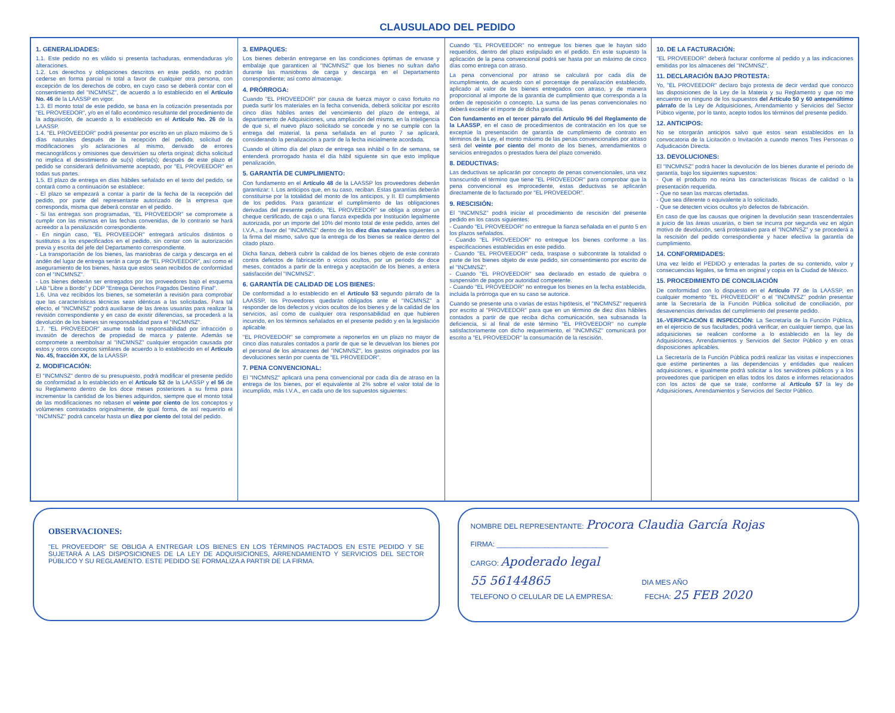CLAUSULADO DEL PEDIDO
1. GENERALIDADES:
1.1. Este pedido no es válido si presenta tachaduras, enmendaduras y/o alteraciones.
1.2. Los derechos y obligaciones descritos en este pedido, no podrán cederse en forma parcial ni total a favor de cualquier otra persona, con excepción de los derechos de cobro, en cuyo caso se deberá contar con el consentimiento del "INCMNSZ", de acuerdo a lo establecido en el Artículo No. 46 de la LAASSP en vigor.
1.3. El monto total de este pedido, se basa en la cotización presentada por "EL PROVEEDOR", y/o en el fallo económico resultante del procedimiento de la adquisición, de acuerdo a lo establecido en el Artículo No. 26 de la LAASSP.
1.4. "EL PROVEEDOR" podrá presentar por escrito en un plazo máximo de 5 días naturales después de la recepción del pedido, solicitud de modificaciones y/o aclaraciones al mismo, derivado de errores mecanográficos y omisiones que desvirtúen su oferta original; dicha solicitud no implica el desistimiento de su(s) oferta(s); después de este plazo el pedido se considerará definitivamente aceptado, por "EL PROVEEDOR" en todas sus partes.
1.5. El plazo de entrega en días hábiles señalado en el texto del pedido, se contará como a continuación se establece:
- El plazo se empezará a contar a partir de la fecha de la recepción del pedido, por parte del representante autorizado de la empresa que corresponda, misma que deberá constar en el pedido.
- Si las entregas son programadas, "EL PROVEEDOR" se compromete a cumplir con las mismas en las fechas convenidas, de lo contrario se hará acreedor a la penalización correspondiente.
- En ningún caso, "EL PROVEEDOR" entregará artículos distintos o sustitutos a los especificados en el pedido, sin contar con la autorización previa y escrita del jefe del Departamento correspondiente.
- La transportación de los bienes, las maniobras de carga y descarga en el andén del lugar de entrega serán a cargo de "EL PROVEEDOR", así como el aseguramiento de los bienes, hasta que estos sean recibidos de conformidad con el "INCMNSZ".
- Los bienes deberán ser entregados por los proveedores bajo el esquema LAB "Libre a Bordo" y DDP "Entrega Derechos Pagados Destino Final".
1.6. Una vez recibidos los bienes, se someterán a revisión para comprobar que las características técnicas sean idénticas a las solicitadas. Para tal efecto, el "INCMNSZ" podrá auxiliarse de las áreas usuarias para realizar la revisión correspondiente y en caso de existir diferencias, se procederá a la devolución de los bienes sin responsabilidad para el "INCMNSZ".
1.7. "EL PROVEEDOR" asume toda la responsabilidad por infracción o invasión de derechos de propiedad de marca y patente. Además se compromete a reembolsar al "INCMNSZ" cualquier erogación causada por estos y otros conceptos similares de acuerdo a lo establecido en el Artículo No. 45, fracción XX, de la LAASSP.
2. MODIFICACIÓN:
El "INCMNSZ" dentro de su presupuesto, podrá modificar el presente pedido de conformidad a lo establecido en el Artículo 52 de la LAASSP y el 56 de su Reglamento dentro de los doce meses posteriores a su firma para incrementar la cantidad de los bienes adquiridos, siempre que el monto total de las modificaciones no rebasen el veinte por ciento de los conceptos y volúmenes contratados originalmente, de igual forma, de así requerirlo el "INCMNSZ" podrá cancelar hasta un diez por ciento del total del pedido.
3. EMPAQUES:
Los bienes deberán entregarse en las condiciones óptimas de envase y embalaje que garanticen al "INCMNSZ" que los bienes no sufran daño durante las maniobras de carga y descarga en el Departamento correspondiente; así como almacenaje.
4. PRÓRROGA:
Cuando "EL PROVEEDOR" por causa de fuerza mayor o caso fortuito no pueda surtir los materiales en la fecha convenida, deberá solicitar por escrito cinco días hábiles antes del vencimiento del plazo de entrega, al departamento de Adquisiciones, una ampliación del mismo, en la inteligencia de que si, el nuevo plazo solicitado se concede y no se cumple con la entrega del material, la pena señalada en el punto 7 se aplicará, considerando la penalización a partir de la fecha inicialmente acordada.
Cuando el último día del plazo de entrega sea inhábil o fin de semana, se entenderá prorrogado hasta el día hábil siguiente sin que esto implique penalización.
5. GARANTÍA DE CUMPLIMIENTO:
Con fundamento en el Artículo 48 de la LAASSP los proveedores deberán garantizar: I. Los anticipos que, en su caso, reciban. Estas garantías deberán constituirse por la totalidad del monto de los anticipos, y II. El cumplimiento de los pedidos. Para garantizar el cumplimiento de las obligaciones derivadas del presente pedido, "EL PROVEEDOR" se obliga a otorgar un cheque certificado, de caja o una fianza expedida por Institución legalmente autorizada, por un importe del 10% del monto total de este pedido, antes del I.V.A., a favor del "INCMNSZ" dentro de los diez días naturales siguientes a la firma del mismo, salvo que la entrega de los bienes se realice dentro del citado plazo.
Dicha fianza, deberá cubrir la calidad de los bienes objeto de este contrato contra defectos de fabricación o vicios ocultos, por un periodo de doce meses, contados a partir de la entrega y aceptación de los bienes, a entera satisfacción del "INCMNSZ".
6. GARANTÍA DE CALIDAD DE LOS BIENES:
De conformidad a lo establecido en el Artículo 53 segundo párrafo de la LAASSP, los Proveedores quedarán obligados ante el "INCMNSZ" a responder de los defectos y vicios ocultos de los bienes y de la calidad de los servicios, así como de cualquier otra responsabilidad en que hubieren incurrido, en los términos señalados en el presente pedido y en la legislación aplicable.
"EL PROVEEDOR" se compromete a reponerlos en un plazo no mayor de cinco días naturales contados a partir de que se le devuelvan los bienes por el personal de los almacenes del "INCMNSZ", los gastos originados por las devoluciones serán por cuenta de "EL PROVEEDOR".
7. PENA CONVENCIONAL:
El "INCMNSZ" aplicará una pena convencional por cada día de atraso en la entrega de los bienes, por el equivalente al 2% sobre el valor total de lo incumplido, más I.V.A., en cada uno de los supuestos siguientes:
Cuando "EL PROVEEDOR" no entregue los bienes que le hayan sido requeridos, dentro del plazo estipulado en el pedido. En este supuesto la aplicación de la pena convencional podrá ser hasta por un máximo de cinco días como entrega con atraso.
La pena convencional por atraso se calculará por cada día de incumplimiento, de acuerdo con el porcentaje de penalización establecido, aplicado al valor de los bienes entregados con atraso, y de manera proporcional al importe de la garantía de cumplimiento que corresponda a la orden de reposición o concepto. La suma de las penas convencionales no deberá exceder el importe de dicha garantía.
Con fundamento en el tercer párrafo del Artículo 96 del Reglamento de la LAASSP, en el caso de procedimientos de contratación en los que se exceptúe la presentación de garantía de cumplimiento de contrato en términos de la Ley, el monto máximo de las penas convencionales por atraso será del veinte por ciento del monto de los bienes, arrendamientos o servicios entregados o prestados fuera del plazo convenido.
8. DEDUCTIVAS:
Las deductivas se aplicarán por concepto de penas convencionales, una vez transcurrido el término que tiene "EL PROVEEDOR" para comprobar que la pena convencional es improcedente, estas deductivas se aplicarán directamente de lo facturado por "EL PROVEEDOR".
9. RESCISIÓN:
El "INCMNSZ" podrá iniciar el procedimiento de rescisión del presente pedido en los casos siguientes:
- Cuando "EL PROVEEDOR" no entregue la fianza señalada en el punto 5 en los plazos señalados.
- Cuando "EL PROVEEDOR" no entregue los bienes conforme a las especificaciones establecidas en este pedido.
- Cuando "EL PROVEEDOR" ceda, traspase o subcontrate la totalidad o parte de los bienes objeto de este pedido, sin consentimiento por escrito de el "INCMNSZ".
- Cuando "EL PROVEEDOR" sea declarado en estado de quiebra o suspensión de pagos por autoridad competente.
- Cuando "EL PROVEEDOR" no entregue los bienes en la fecha establecida, incluida la prórroga que en su caso se autorice.
Cuando se presente una o varias de estas hipótesis, el "INCMNSZ" requerirá por escrito al "PROVEEDOR" para que en un término de diez días hábiles contados a partir de que reciba dicha comunicación, sea subsanada la deficiencia, si al final de este término "EL PROVEEDOR" no cumple satisfactoriamente con dicho requerimiento, el "INCMNSZ" comunicará por escrito a "EL PROVEEDOR" la consumación de la rescisión.
10. DE LA FACTURACIÓN:
"EL PROVEEDOR" deberá facturar conforme al pedido y a las indicaciones emitidas por los almacenes del "INCMNSZ".
11. DECLARACIÓN BAJO PROTESTA:
Yo, "EL PROVEEDOR" declaro bajo protesta de decir verdad que conozco las disposiciones de la Ley de la Materia y su Reglamento y que no me encuentro en ninguno de los supuestos del Artículo 50 y 60 antepenúltimo párrafo de la Ley de Adquisiciones, Arrendamiento y Servicios del Sector Púbico vigente, por lo tanto, acepto todos los términos del presente pedido.
12. ANTICIPOS:
No se otorgarán anticipos salvo que estos sean establecidos en la convocatoria de la Licitación o Invitación a cuando menos Tres Personas o Adjudicación Directa.
13. DEVOLUCIONES:
El "INCMNSZ" podrá hacer la devolución de los bienes durante el periodo de garantía, bajo los siguientes supuestos:
- Que el producto no reúna las características físicas de calidad o la presentación requerida.
- Que no sean las marcas ofertadas.
- Que sea diferente o equivalente a lo solicitado.
- Que se detecten vicios ocultos y/o defectos de fabricación.
En caso de que las causas que originen la devolución sean trascendentales a juicio de las áreas usuarias, o bien se incurra por segunda vez en algún motivo de devolución, será protestativo para el "INCMNSZ" y se procederá a la rescisión del pedido correspondiente y hacer efectiva la garantía de cumplimiento.
14. CONFORMIDADES:
Una vez leído el PEDIDO y enteradas la partes de su contenido, valor y consecuencias legales, se firma en original y copia en la Ciudad de México.
15. PROCEDIMIENTO DE CONCILIACIÓN
De conformidad con lo dispuesto en el Artículo 77 de la LAASSP, en cualquier momento "EL PROVEEDOR" o el "INCMNSZ" podrán presentar ante la Secretaría de la Función Pública solicitud de conciliación, por desavenencias derivadas del cumplimiento del presente pedido.
16.-VERIFICACIÓN E INSPECCIÓN: La Secretaría de la Función Pública, en el ejercicio de sus facultades, podrá verificar, en cualquier tiempo, que las adquisiciones se realicen conforme a lo establecido en la ley de Adquisiciones, Arrendamientos y Servicios del Sector Público y en otras disposiciones aplicables.
La Secretaría de la Función Pública podrá realizar las visitas e inspecciones que estime pertinentes a las dependencias y entidades que realicen adquisiciones, e igualmente podrá solicitar a los servidores públicos y a los proveedores que participen en ellas todos los datos e informes relacionados con los actos de que se trate, conforme al Artículo 57 la ley de Adquisiciones, Arrendamientos y Servicios del Sector Público.
OBSERVACIONES:
"EL PROVEEDOR" SE OBLIGA A ENTREGAR LOS BIENES EN LOS TÉRMINOS PACTADOS EN ESTE PEDIDO Y SE SUJETARÁ A LAS DISPOSICIONES DE LA LEY DE ADQUISICIONES, ARRENDAMIENTO Y SERVICIOS DEL SECTOR PÚBLICO Y SU REGLAMENTO. ESTE PEDIDO SE FORMALIZA A PARTIR DE LA FIRMA.
NOMBRE DEL REPRESENTANTE: Procora Claudia García Rojas
FIRMA: ____________________________
CARGO: Apoderado legal
55 56144865 DIA MES AÑO
TELEFONO O CELULAR DE LA EMPRESA: FECHA: 25 FEB 2020